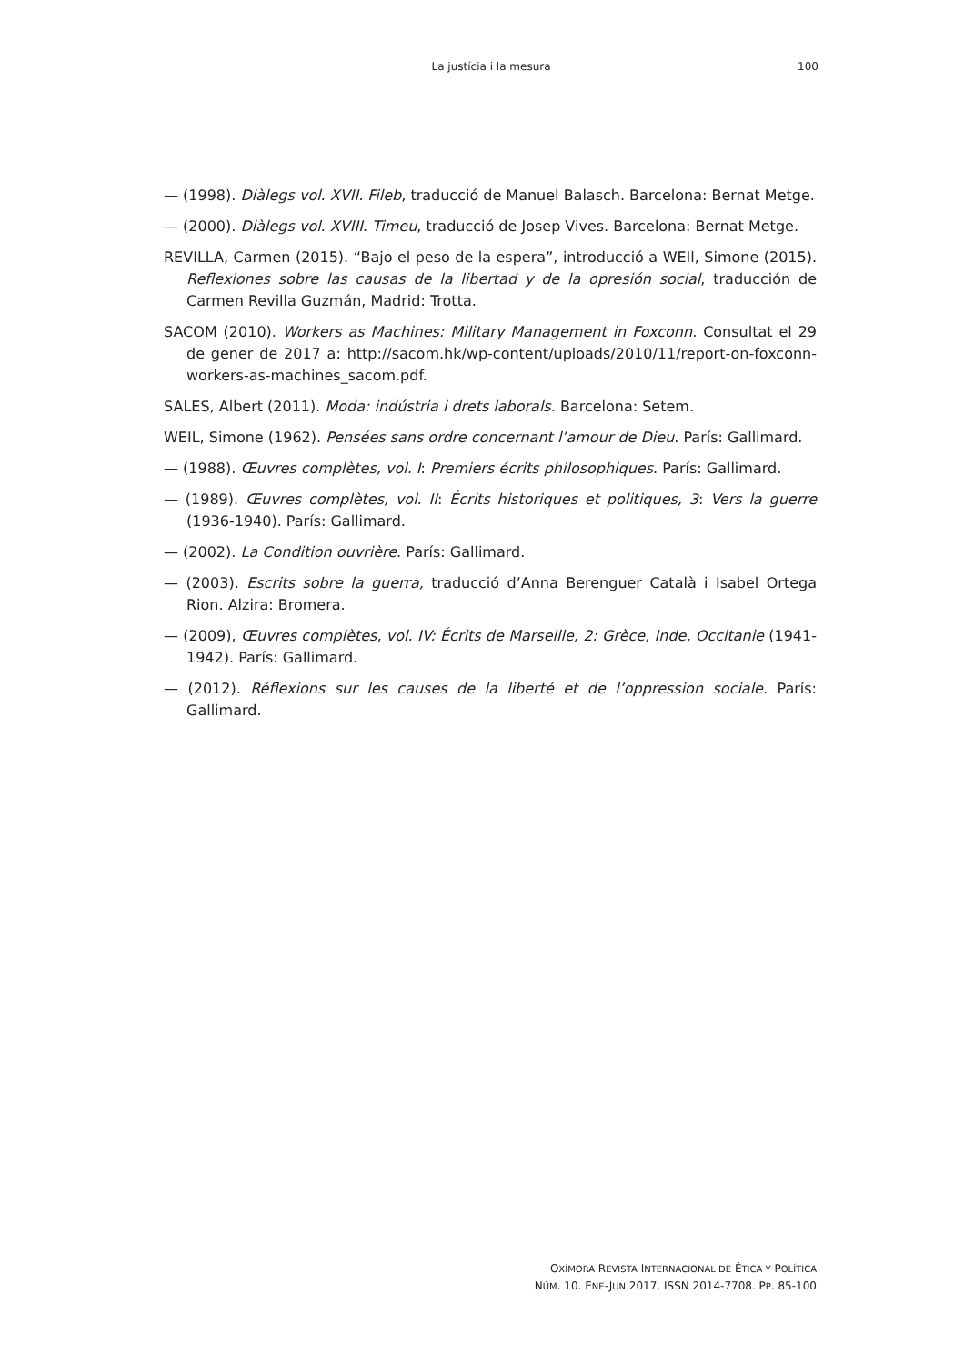La justícia i la mesura
100
— (1998). Diàlegs vol. XVII. Fileb, traducció de Manuel Balasch. Barcelona: Bernat Metge.
— (2000). Diàlegs vol. XVIII. Timeu, traducció de Josep Vives. Barcelona: Bernat Metge.
REVILLA, Carmen (2015). “Bajo el peso de la espera”, introducció a WEIl, Simone (2015). Reflexiones sobre las causas de la libertad y de la opresión social, traducción de Carmen Revilla Guzmán, Madrid: Trotta.
SACOM (2010). Workers as Machines: Military Management in Foxconn. Consultat el 29 de gener de 2017 a: http://sacom.hk/wp-content/uploads/2010/11/report-on-foxconn-workers-as-machines_sacom.pdf.
SALES, Albert (2011). Moda: indústria i drets laborals. Barcelona: Setem.
WEIL, Simone (1962). Pensées sans ordre concernant l’amour de Dieu. París: Gallimard.
— (1988). Œuvres complètes, vol. I: Premiers écrits philosophiques. París: Gallimard.
— (1989). Œuvres complètes, vol. II: Écrits historiques et politiques, 3: Vers la guerre (1936-1940). París: Gallimard.
— (2002). La Condition ouvrière. París: Gallimard.
— (2003). Escrits sobre la guerra, traducció d’Anna Berenguer Català i Isabel Ortega Rion. Alzira: Bromera.
— (2009), Œuvres complètes, vol. IV: Écrits de Marseille, 2: Grèce, Inde, Occitanie (1941-1942). París: Gallimard.
— (2012). Réflexions sur les causes de la liberté et de l’oppression sociale. París: Gallimard.
OXÍMORA REVISTA INTERNACIONAL DE ÉTICA Y POLÍTICA
NÚM. 10. ENE-JUN 2017. ISSN 2014-7708. PP. 85-100